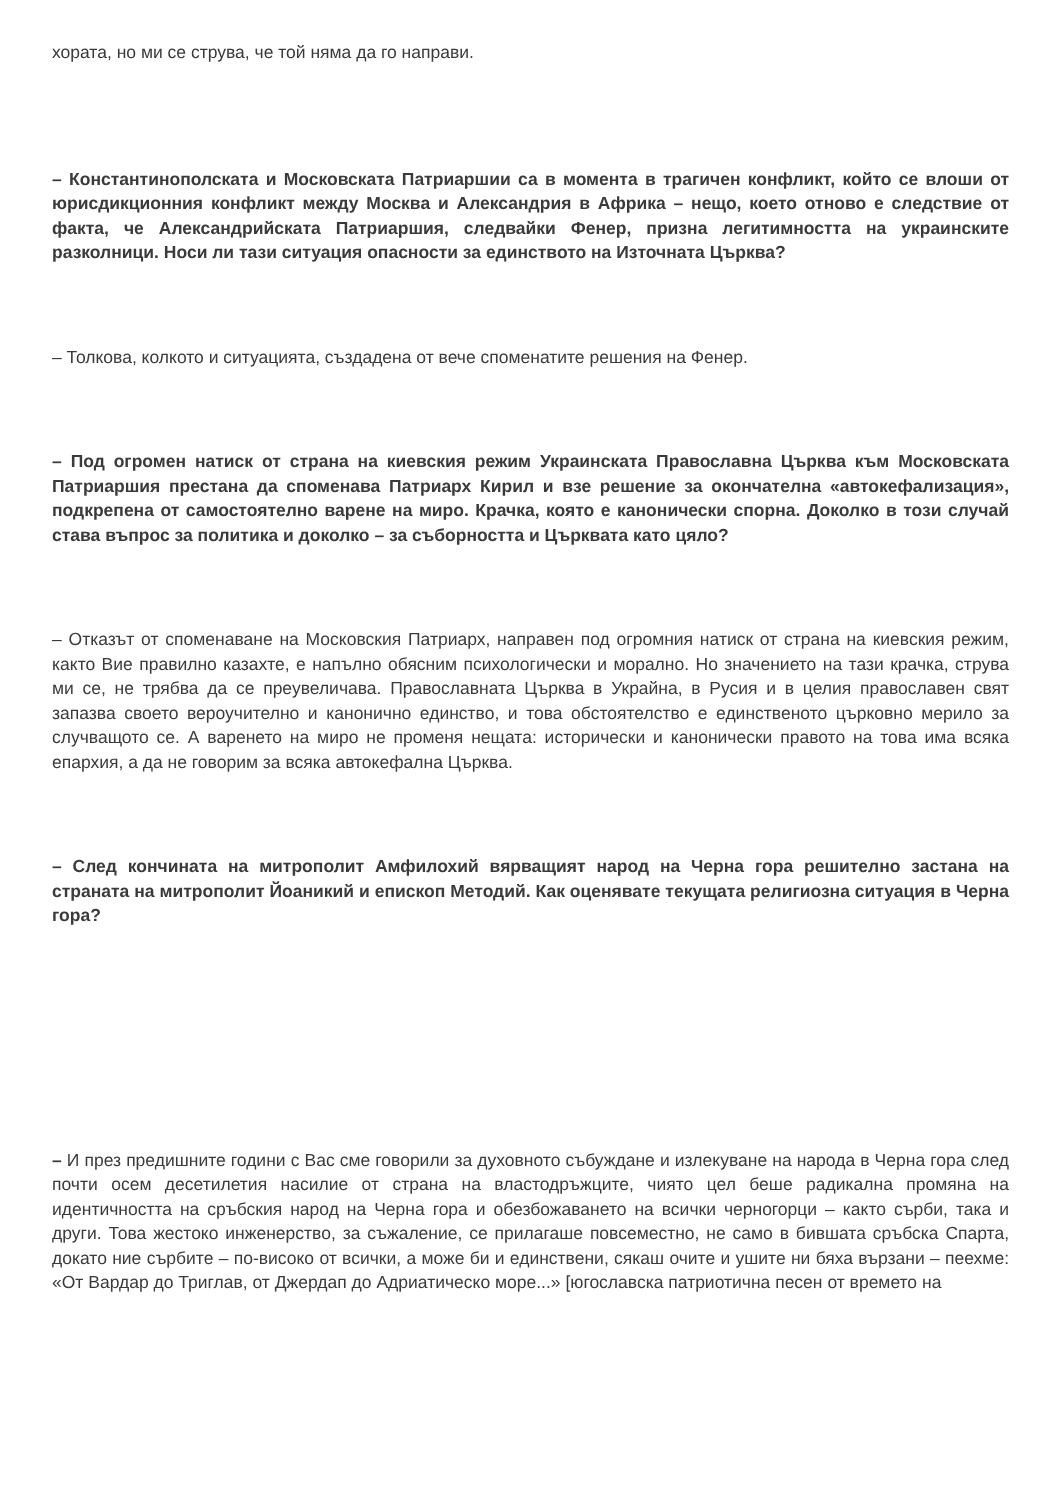хората, но ми се струва, че той няма да го направи.
– Константинополската и Московската Патриаршии са в момента в трагичен конфликт, който се влоши от юрисдикционния конфликт между Москва и Александрия в Африка – нещо, което отново е следствие от факта, че Александрийската Патриаршия, следвайки Фенер, призна легитимността на украинските разколници. Носи ли тази ситуация опасности за единството на Източната Църква?
– Толкова, колкото и ситуацията, създадена от вече споменатите решения на Фенер.
– Под огромен натиск от страна на киевския режим Украинската Православна Църква към Московската Патриаршия престана да споменава Патриарх Кирил и взе решение за окончателна «автокефализация», подкрепена от самостоятелно варене на миро. Крачка, която е канонически спорна. Доколко в този случай става въпрос за политика и доколко – за съборността и Църквата като цяло?
– Отказът от споменаване на Московския Патриарх, направен под огромния натиск от страна на киевския режим, както Вие правилно казахте, е напълно обясним психологически и морално. Но значението на тази крачка, струва ми се, не трябва да се преувеличава. Православната Църква в Украйна, в Русия и в целия православен свят запазва своето вероучително и канонично единство, и това обстоятелство е единственото църковно мерило за случващото се. А варенето на миро не променя нещата: исторически и канонически правото на това има всяка епархия, а да не говорим за всяка автокефална Църква.
– След кончината на митрополит Амфилохий вярващият народ на Черна гора решително застана на страната на митрополит Йоаникий и епископ Методий. Как оценявате текущата религиозна ситуация в Черна гора?
– И през предишните години с Вас сме говорили за духовното събуждане и излекуване на народа в Черна гора след почти осем десетилетия насилие от страна на властодръжците, чиято цел беше радикална промяна на идентичността на сръбския народ на Черна гора и обезбожаването на всички черногорци – както сърби, така и други. Това жестоко инженерство, за съжаление, се прилагаше повсеместно, не само в бившата сръбска Спарта, докато ние сърбите – по-високо от всички, а може би и единствени, сякаш очите и ушите ни бяха вързани – пеехме: «От Вардар до Триглав, от Джердап до Адриатическо море...» [югославска патриотична песен от времето на